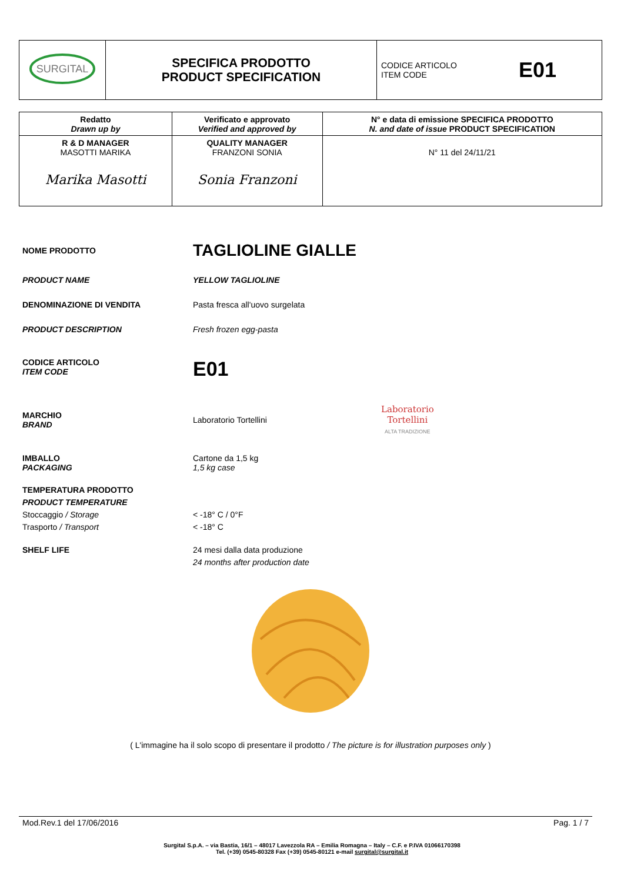| SURGITAL | SPECIFICA PRODOTTO PRODUCT SPECIFICATION | CODICE ARTICOLO ITEM CODE E01 |
| Redatto Drawn up by | Verificato e approvato Verified and approved by | N° e data di emissione SPECIFICA PRODOTTO N. and date of issue PRODUCT SPECIFICATION |
| R & D MANAGER MASOTTI MARIKA Marika Masotti | QUALITY MANAGER FRANZONI SONIA Sonia Franzoni | N° 11 del 24/11/21 |
NOME PRODOTTO
TAGLIOLINE GIALLE
PRODUCT NAME YELLOW TAGLIOLINE
DENOMINAZIONE DI VENDITA Pasta fresca all'uovo surgelata
PRODUCT DESCRIPTION Fresh frozen egg-pasta
CODICE ARTICOLO
ITEM CODE
E01
MARCHIO
BRAND
Laboratorio Tortellini
Laboratorio
Tortellini
ALTA TRADIZIONE
IMBALLO
PACKAGING
Cartone da 1,5 kg
1,5 kg case
TEMPERATURA PRODOTTO
PRODUCT TEMPERATURE
Stoccaggio / Storage
Trasporto / Transport
< -18° C / 0°F
< -18° C
SHELF LIFE 24 mesi dalla data produzione
24 months after production date
( L'immagine ha il solo scopo di presentare il prodotto / The picture is for illustration purposes only )
Mod.Rev.1 del 17/06/2016 Pag. 1 / 7
Surgital S.p.A. – via Bastia, 16/1 – 48017 Lavezzola RA – Emilia Romagna – Italy – C.F. e P.IVA 01066170398
Tel. (+39) 0545-80328 Fax (+39) 0545-80121 e-mail surgital@surgital.it